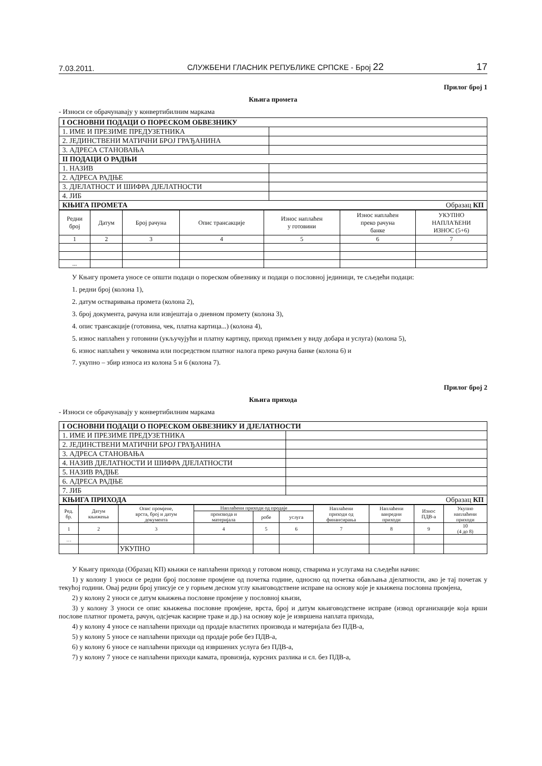7.03.2011. СЛУЖБЕНИ ГЛАСНИК РЕПУБЛИКЕ СРПСКЕ - Број 22 17
Прилог број 1
Књига промета
- Износи се обрачунавају у конвертибилним маркама
| I ОСНОВНИ ПОДАЦИ О ПОРЕСКОМ ОБВЕЗНИКУ | |
| 1. ИМЕ И ПРЕЗИМЕ ПРЕДУЗЕТНИКА | |
| 2. ЈЕДИНСТВЕНИ МАТИЧНИ БРОЈ ГРАЂАНИНА | |
| 3. АДРЕСА СТАНОВАЊА | |
| II ПОДАЦИ О РАДЊИ | |
| 1. НАЗИВ | |
| 2. АДРЕСА РАДЊЕ | |
| 3. ДЈЕЛАТНОСТ И ШИФРА ДЈЕЛАТНОСТИ | |
| 4. ЈИБ | |
| КЊИГА ПРОМЕТА Образац КП | |
| Редни број | Датум | Број рачуна | Опис трансакције | Износ наплаћен у готовини | Износ наплаћен преко рачуна банке | УКУПНО НАПЛАЋЕНИ ИЗНОС (5+6) |
| --- | --- | --- | --- | --- | --- | --- |
| 1 | 2 | 3 | 4 | 5 | 6 | 7 |
| ... | | | | | | |
У Књигу промета уносе се општи подаци о пореском обвезнику и подаци о пословној јединици, те сљедећи подаци:
1. редни број (колона 1),
2. датум остваривања промета (колона 2),
3. број документа, рачуна или извјештаја о дневном промету (колона 3),
4. опис трансакције (готовина, чек, платна картица...) (колона 4),
5. износ наплаћен у готовини (укључујући и платну картицу, приход примљен у виду добара и услуга) (колона 5),
6. износ наплаћен у чековима или посредством платног налога преко рачуна банке (колона 6) и
7. укупно – збир износа из колона 5 и 6 (колона 7).
Прилог број 2
Књига прихода
- Износи се обрачунавају у конвертибилним маркама
| I ОСНОВНИ ПОДАЦИ О ПОРЕСКОМ ОБВЕЗНИКУ И ДЈЕЛАТНОСТИ | |
| 1. ИМЕ И ПРЕЗИМЕ ПРЕДУЗЕТНИКА | |
| 2. ЈЕДИНСТВЕНИ МАТИЧНИ БРОЈ ГРАЂАНИНА | |
| 3. АДРЕСА СТАНОВАЊА | |
| 4. НАЗИВ ДЈЕЛАТНОСТИ И ШИФРА ДЈЕЛАТНОСТИ | |
| 5. НАЗИВ РАДЊЕ | |
| 6. АДРЕСА РАДЊЕ | |
| 7. ЈИБ | |
| КЊИГА ПРИХОДА Образац КП | |
| Ред. бр. | Датум књижења | Опис промјене, врста, број и датум документа | Наплаћени приходи од продаје | | | Наплаћени приходи од финансирања | Наплаћени ванредни приходи | Износ ПДВ-а | Укупно наплаћени приходи |
| --- | --- | --- | --- | --- | --- | --- | --- | --- | --- |
| | | | производа и материјала | робе | услуга | | | | |
| 1 | 2 | 3 | 4 | 5 | 6 | 7 | 8 | 9 | 10 (4 до 8) |
| … | | | | | | | | | |
| | | УКУПНО | | | | | | | |
У Књигу прихода (Образац КП) књижи се наплаћени приход у готовом новцу, стварима и услугама на сљедећи начин:
1) у колону 1 уноси се редни број пословне промјене од почетка године, односно од почетка обављања дјелатности, ако је тај почетак у текућој години. Овај редни број уписује се у горњем десном углу књиговодствене исправе на основу које је књижена пословна промјена,
2) у колону 2 уноси се датум књижења пословне промјене у пословној књизи,
3) у колону 3 уноси се опис књижења пословне промјене, врста, број и датум књиговодствене исправе (извод организације која врши послове платног промета, рачун, одсјечак касирне траке и др.) на основу које је извршена наплата прихода,
4) у колону 4 уносе се наплаћени приходи од продаје властитих производа и материјала без ПДВ-а,
5) у колону 5 уносе се наплаћени приходи од продаје робе без ПДВ-а,
6) у колону 6 уносе се наплаћени приходи од извршених услуга без ПДВ-а,
7) у колону 7 уносе се наплаћени приходи камата, провизија, курсних разлика и сл. без ПДВ-а,